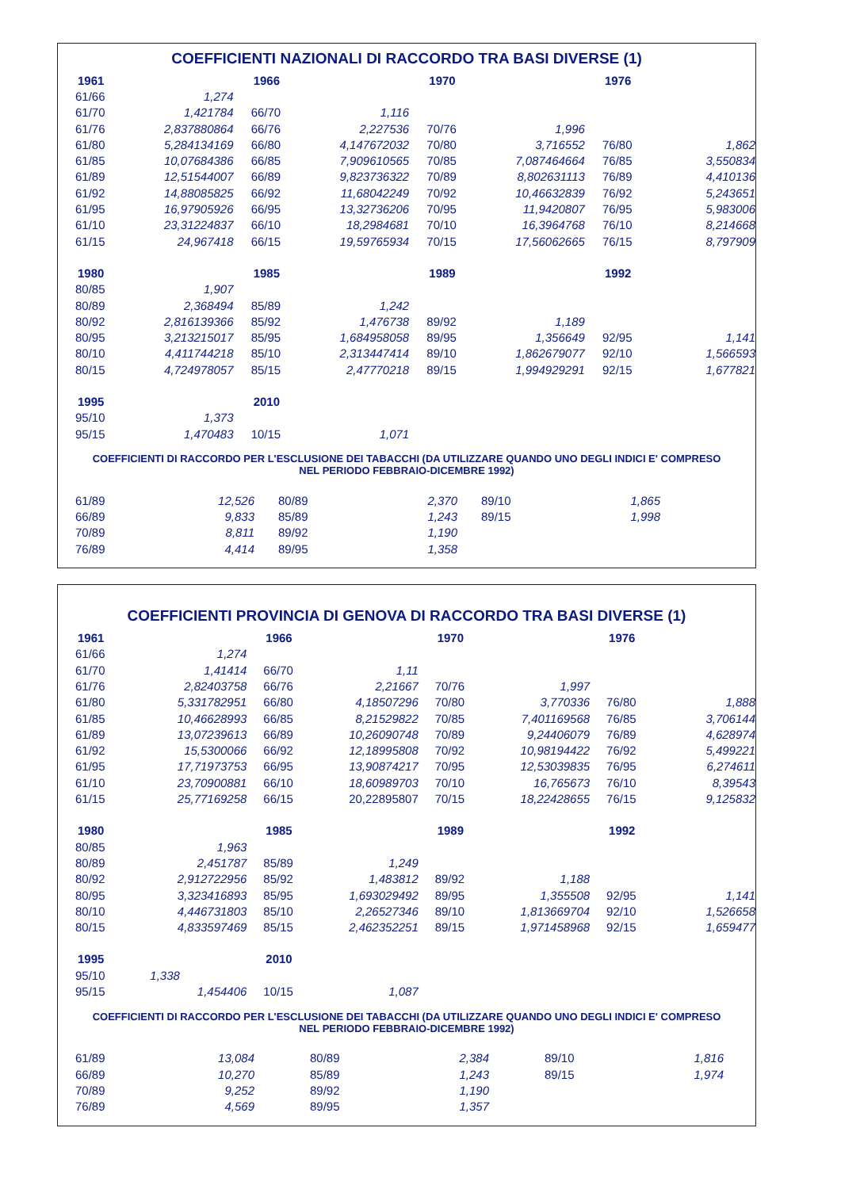COEFFICIENTI NAZIONALI DI RACCORDO TRA BASI DIVERSE (1)
| 1961 | | | 1966 | | | 1970 | | | 1976 | |
| 61/66 | 1,274 | | | | | | | | | |
| 61/70 | 1,421784 | | 66/70 | 1,116 | | | | | | |
| 61/76 | 2,837880864 | | 66/76 | 2,227536 | | 70/76 | 1,996 | | | |
| 61/80 | 5,284134169 | | 66/80 | 4,147672032 | | 70/80 | 3,716552 | | 76/80 | 1,862 |
| 61/85 | 10,07684386 | | 66/85 | 7,909610565 | | 70/85 | 7,087464664 | | 76/85 | 3,550834 |
| 61/89 | 12,51544007 | | 66/89 | 9,823736322 | | 70/89 | 8,802631113 | | 76/89 | 4,410136 |
| 61/92 | 14,88085825 | | 66/92 | 11,68042249 | | 70/92 | 10,46632839 | | 76/92 | 5,243651 |
| 61/95 | 16,97905926 | | 66/95 | 13,32736206 | | 70/95 | 11,9420807 | | 76/95 | 5,983006 |
| 61/10 | 23,31224837 | | 66/10 | 18,2984681 | | 70/10 | 16,3964768 | | 76/10 | 8,214668 |
| 61/15 | 24,967418 | | 66/15 | 19,59765934 | | 70/15 | 17,56062665 | | 76/15 | 8,797909 |
| 1980 | | | 1985 | | | 1989 | | | 1992 | |
| 80/85 | 1,907 | | | | | | | | | |
| 80/89 | 2,368494 | | 85/89 | 1,242 | | | | | | |
| 80/92 | 2,816139366 | | 85/92 | 1,476738 | | 89/92 | 1,189 | | | |
| 80/95 | 3,213215017 | | 85/95 | 1,684958058 | | 89/95 | 1,356649 | | 92/95 | 1,141 |
| 80/10 | 4,411744218 | | 85/10 | 2,313447414 | | 89/10 | 1,862679077 | | 92/10 | 1,566593 |
| 80/15 | 4,724978057 | | 85/15 | 2,47770218 | | 89/15 | 1,994929291 | | 92/15 | 1,677821 |
| 1995 | | | 2010 | | | | | | | |
| 95/10 | 1,373 | | | | | | | | | |
| 95/15 | 1,470483 | | 10/15 | 1,071 | | | | | | |
COEFFICIENTI DI RACCORDO PER L'ESCLUSIONE DEI TABACCHI (DA UTILIZZARE QUANDO UNO DEGLI INDICI E' COMPRESO NEL PERIODO FEBBRAIO-DICEMBRE 1992)
| 61/89 | 12,526 | | 80/89 | 2,370 | | 89/10 | 1,865 |
| 66/89 | 9,833 | | 85/89 | 1,243 | | 89/15 | 1,998 |
| 70/89 | 8,811 | | 89/92 | 1,190 | | | |
| 76/89 | 4,414 | | 89/95 | 1,358 | | | |
COEFFICIENTI PROVINCIA DI GENOVA DI RACCORDO TRA BASI DIVERSE (1)
| 1961 | | | 1966 | | | 1970 | | | 1976 | |
| 61/66 | 1,274 | | | | | | | | | |
| 61/70 | 1,41414 | | 66/70 | 1,11 | | | | | | |
| 61/76 | 2,82403758 | | 66/76 | 2,21667 | | 70/76 | 1,997 | | | |
| 61/80 | 5,331782951 | | 66/80 | 4,18507296 | | 70/80 | 3,770336 | | 76/80 | 1,888 |
| 61/85 | 10,46628993 | | 66/85 | 8,21529822 | | 70/85 | 7,401169568 | | 76/85 | 3,706144 |
| 61/89 | 13,07239613 | | 66/89 | 10,26090748 | | 70/89 | 9,24406079 | | 76/89 | 4,628974 |
| 61/92 | 15,5300066 | | 66/92 | 12,18995808 | | 70/92 | 10,98194422 | | 76/92 | 5,499221 |
| 61/95 | 17,71973753 | | 66/95 | 13,90874217 | | 70/95 | 12,53039835 | | 76/95 | 6,274611 |
| 61/10 | 23,70900881 | | 66/10 | 18,60989703 | | 70/10 | 16,765673 | | 76/10 | 8,39543 |
| 61/15 | 25,77169258 | | 66/15 | 20,22895807 | | 70/15 | 18,22428655 | | 76/15 | 9,125832 |
| 1980 | | | 1985 | | | 1989 | | | 1992 | |
| 80/85 | 1,963 | | | | | | | | | |
| 80/89 | 2,451787 | | 85/89 | 1,249 | | | | | | |
| 80/92 | 2,912722956 | | 85/92 | 1,483812 | | 89/92 | 1,188 | | | |
| 80/95 | 3,323416893 | | 85/95 | 1,693029492 | | 89/95 | 1,355508 | | 92/95 | 1,141 |
| 80/10 | 4,446731803 | | 85/10 | 2,26527346 | | 89/10 | 1,813669704 | | 92/10 | 1,526658 |
| 80/15 | 4,833597469 | | 85/15 | 2,462352251 | | 89/15 | 1,971458968 | | 92/15 | 1,659477 |
| 1995 | | | 2010 | | | | | | | |
| 95/10 | 1,338 | | | | | | | | | |
| 95/15 | 1,454406 | | 10/15 | 1,087 | | | | | | |
COEFFICIENTI DI RACCORDO PER L'ESCLUSIONE DEI TABACCHI (DA UTILIZZARE QUANDO UNO DEGLI INDICI E' COMPRESO NEL PERIODO FEBBRAIO-DICEMBRE 1992)
| 61/89 | 13,084 | | 80/89 | 2,384 | | 89/10 | 1,816 |
| 66/89 | 10,270 | | 85/89 | 1,243 | | 89/15 | 1,974 |
| 70/89 | 9,252 | | 89/92 | 1,190 | | | |
| 76/89 | 4,569 | | 89/95 | 1,357 | | | |